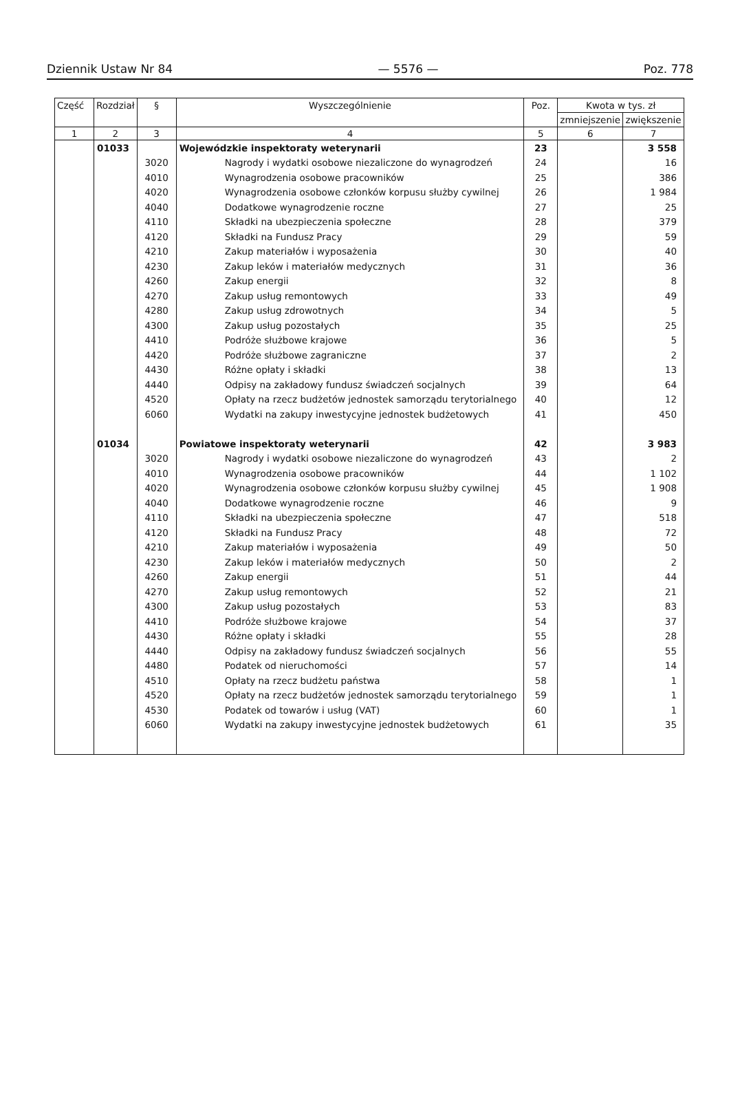Dziennik Ustaw Nr 84 — 5576 — Poz. 778
| Część | Rozdział | § | Wyszczególnienie | Poz. | Kwota w tys. zł | |
| --- | --- | --- | --- | --- | --- | --- |
| | | | | | zmniejszenie | zwiększenie |
| 1 | 2 | 3 | 4 | 5 | 6 | 7 |
| | 01033 | | Wojewódzkie inspektoraty weterynarii | 23 | | 3 558 |
| | | 3020 | Nagrody i wydatki osobowe niezaliczone do wynagrodzeń | 24 | | 16 |
| | | 4010 | Wynagrodzenia osobowe pracowników | 25 | | 386 |
| | | 4020 | Wynagrodzenia osobowe członków korpusu służby cywilnej | 26 | | 1 984 |
| | | 4040 | Dodatkowe wynagrodzenie roczne | 27 | | 25 |
| | | 4110 | Składki na ubezpieczenia społeczne | 28 | | 379 |
| | | 4120 | Składki na Fundusz Pracy | 29 | | 59 |
| | | 4210 | Zakup materiałów i wyposażenia | 30 | | 40 |
| | | 4230 | Zakup leków i materiałów medycznych | 31 | | 36 |
| | | 4260 | Zakup energii | 32 | | 8 |
| | | 4270 | Zakup usług remontowych | 33 | | 49 |
| | | 4280 | Zakup usług zdrowotnych | 34 | | 5 |
| | | 4300 | Zakup usług pozostałych | 35 | | 25 |
| | | 4410 | Podróże służbowe krajowe | 36 | | 5 |
| | | 4420 | Podróże służbowe zagraniczne | 37 | | 2 |
| | | 4430 | Różne opłaty i składki | 38 | | 13 |
| | | 4440 | Odpisy na zakładowy fundusz świadczeń socjalnych | 39 | | 64 |
| | | 4520 | Opłaty na rzecz budżetów jednostek samorządu terytorialnego | 40 | | 12 |
| | | 6060 | Wydatki na zakupy inwestycyjne jednostek budżetowych | 41 | | 450 |
| | 01034 | | Powiatowe inspektoraty weterynarii | 42 | | 3 983 |
| | | 3020 | Nagrody i wydatki osobowe niezaliczone do wynagrodzeń | 43 | | 2 |
| | | 4010 | Wynagrodzenia osobowe pracowników | 44 | | 1 102 |
| | | 4020 | Wynagrodzenia osobowe członków korpusu służby cywilnej | 45 | | 1 908 |
| | | 4040 | Dodatkowe wynagrodzenie roczne | 46 | | 9 |
| | | 4110 | Składki na ubezpieczenia społeczne | 47 | | 518 |
| | | 4120 | Składki na Fundusz Pracy | 48 | | 72 |
| | | 4210 | Zakup materiałów i wyposażenia | 49 | | 50 |
| | | 4230 | Zakup leków i materiałów medycznych | 50 | | 2 |
| | | 4260 | Zakup energii | 51 | | 44 |
| | | 4270 | Zakup usług remontowych | 52 | | 21 |
| | | 4300 | Zakup usług pozostałych | 53 | | 83 |
| | | 4410 | Podróże służbowe krajowe | 54 | | 37 |
| | | 4430 | Różne opłaty i składki | 55 | | 28 |
| | | 4440 | Odpisy na zakładowy fundusz świadczeń socjalnych | 56 | | 55 |
| | | 4480 | Podatek od nieruchomości | 57 | | 14 |
| | | 4510 | Opłaty na rzecz budżetu państwa | 58 | | 1 |
| | | 4520 | Opłaty na rzecz budżetów jednostek samorządu terytorialnego | 59 | | 1 |
| | | 4530 | Podatek od towarów i usług (VAT) | 60 | | 1 |
| | | 6060 | Wydatki na zakupy inwestycyjne jednostek budżetowych | 61 | | 35 |